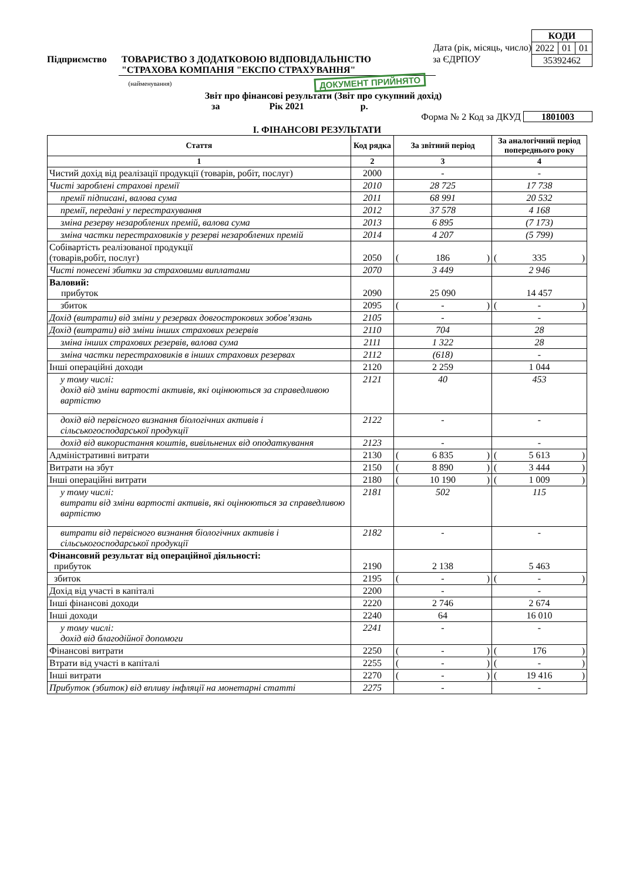| КОДИ | | |
| 2022 | 01 | 01 |
| 35392462 | | |
Дата (рік, місяць, число)
Підприємство ТОВАРИСТВО З ДОДАТКОВОЮ ВІДПОВІДАЛЬНІСТЮ
"СТРАХОВА КОМПАНІЯ "ЕКСПО СТРАХУВАННЯ" за ЄДРПОУ
(найменування) ДОКУМЕНТ ПРИЙНЯТО
Звіт про фінансові результати (Звіт про сукупний дохід)
за Рік 2021 р.
Форма № 2 Код за ДКУД 1801003
І. ФІНАНСОВІ РЕЗУЛЬТАТИ
| Стаття | Код рядка | За звітний період | За аналогічний період попереднього року |
| --- | --- | --- | --- |
| 1 | 2 | 3 | 4 |
| Чистий дохід від реалізації продукції (товарів, робіт, послуг) | 2000 | - | - |
| Чисті зароблені страхові премії | 2010 | 28 725 | 17 738 |
| премії підписані, валова сума | 2011 | 68 991 | 20 532 |
| премії, передані у перестрахування | 2012 | 37 578 | 4 168 |
| зміна резерву незароблених премій, валова сума | 2013 | 6 895 | (7 173) |
| зміна частки перестраховиків у резерві незароблених премій | 2014 | 4 207 | (5 799) |
| Собівартість реалізованої продукції (товарів,робіт, послуг) | 2050 | ( 186 ) | ( 335 ) |
| Чисті понесені збитки за страховими виплатами | 2070 | 3 449 | 2 946 |
| Валовий: прибуток | 2090 | 25 090 | 14 457 |
| збиток | 2095 | ( - ) | ( - ) |
| Дохід (витрати) від зміни у резервах довгострокових зобов’язань | 2105 | - | - |
| Дохід (витрати) від зміни інших страхових резервів | 2110 | 704 | 28 |
| зміна інших страхових резервів, валова сума | 2111 | 1 322 | 28 |
| зміна частки перестраховиків в інших страхових резервах | 2112 | (618) | - |
| Інші операційні доходи | 2120 | 2 259 | 1 044 |
| у тому числі: дохід від зміни вартості активів, які оцінюються за справедливою вартістю | 2121 | 40 | 453 |
| дохід від первісного визнання біологічних активів і сільськогосподарської продукції | 2122 | - | - |
| дохід від використання коштів, вивільнених від оподаткування | 2123 | - | - |
| Адміністративні витрати | 2130 | ( 6 835 ) | ( 5 613 ) |
| Витрати на збут | 2150 | ( 8 890 ) | ( 3 444 ) |
| Інші операційні витрати | 2180 | ( 10 190 ) | ( 1 009 ) |
| у тому числі: витрати від зміни вартості активів, які оцінюються за справедливою вартістю | 2181 | 502 | 115 |
| витрати від первісного визнання біологічних активів і сільськогосподарської продукції | 2182 | - | - |
| Фінансовий результат від операційної діяльності: прибуток | 2190 | 2 138 | 5 463 |
| збиток | 2195 | ( - ) | ( - ) |
| Дохід від участі в капіталі | 2200 | - | - |
| Інші фінансові доходи | 2220 | 2 746 | 2 674 |
| Інші доходи | 2240 | 64 | 16 010 |
| у тому числі: дохід від благодійної допомоги | 2241 | - | - |
| Фінансові витрати | 2250 | ( - ) | ( 176 ) |
| Втрати від участі в капіталі | 2255 | ( - ) | ( - ) |
| Інші витрати | 2270 | ( - ) | ( 19 416 ) |
| Прибуток (збиток) від впливу інфляції на монетарні статті | 2275 | - | - |